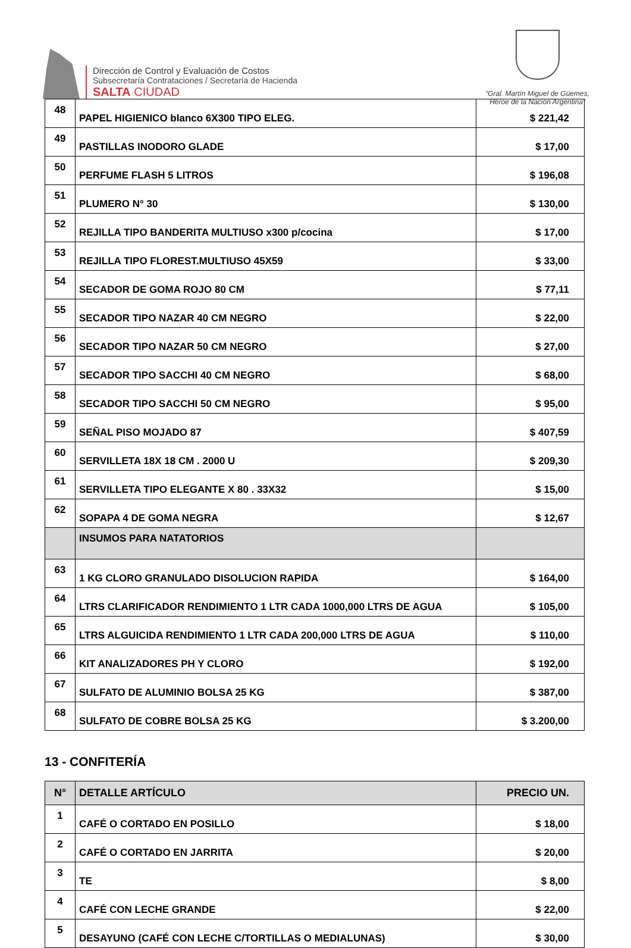Dirección de Control y Evaluación de Costos
Subsecretaría Contrataciones / Secretaría de Hacienda
SALTA CIUDAD
“Gral. Martín Miguel de Güemes,
Héroe de la Nación Argentina”
| 48 | PAPEL HIGIENICO blanco 6X300 TIPO ELEG. | $ 221,42 |
| 49 | PASTILLAS INODORO GLADE | $ 17,00 |
| 50 | PERFUME FLASH 5 LITROS | $ 196,08 |
| 51 | PLUMERO N° 30 | $ 130,00 |
| 52 | REJILLA TIPO BANDERITA MULTIUSO x300 p/cocina | $ 17,00 |
| 53 | REJILLA TIPO FLOREST.MULTIUSO 45X59 | $ 33,00 |
| 54 | SECADOR DE GOMA ROJO 80 CM | $ 77,11 |
| 55 | SECADOR TIPO NAZAR 40 CM NEGRO | $ 22,00 |
| 56 | SECADOR TIPO NAZAR 50 CM NEGRO | $ 27,00 |
| 57 | SECADOR TIPO SACCHI 40 CM NEGRO | $ 68,00 |
| 58 | SECADOR TIPO SACCHI 50 CM NEGRO | $ 95,00 |
| 59 | SEÑAL PISO MOJADO 87 | $ 407,59 |
| 60 | SERVILLETA 18X 18 CM . 2000 U | $ 209,30 |
| 61 | SERVILLETA TIPO ELEGANTE X 80 . 33X32 | $ 15,00 |
| 62 | SOPAPA 4 DE GOMA NEGRA | $ 12,67 |
| | INSUMOS PARA NATATORIOS | |
| 63 | 1 KG CLORO GRANULADO DISOLUCION RAPIDA | $ 164,00 |
| 64 | LTRS CLARIFICADOR RENDIMIENTO 1 LTR CADA 1000,000 LTRS DE AGUA | $ 105,00 |
| 65 | LTRS ALGUICIDA RENDIMIENTO 1 LTR CADA 200,000 LTRS DE AGUA | $ 110,00 |
| 66 | KIT ANALIZADORES PH Y CLORO | $ 192,00 |
| 67 | SULFATO DE ALUMINIO BOLSA 25 KG | $ 387,00 |
| 68 | SULFATO DE COBRE BOLSA 25 KG | $ 3.200,00 |
13 - CONFITERÍA
| N° | DETALLE ARTÍCULO | PRECIO UN. |
| --- | --- | --- |
| 1 | CAFÉ O CORTADO EN POSILLO | $ 18,00 |
| 2 | CAFÉ O CORTADO EN JARRITA | $ 20,00 |
| 3 | TE | $ 8,00 |
| 4 | CAFÉ CON LECHE GRANDE | $ 22,00 |
| 5 | DESAYUNO (CAFÉ CON LECHE C/TORTILLAS O MEDIALUNAS) | $ 30,00 |